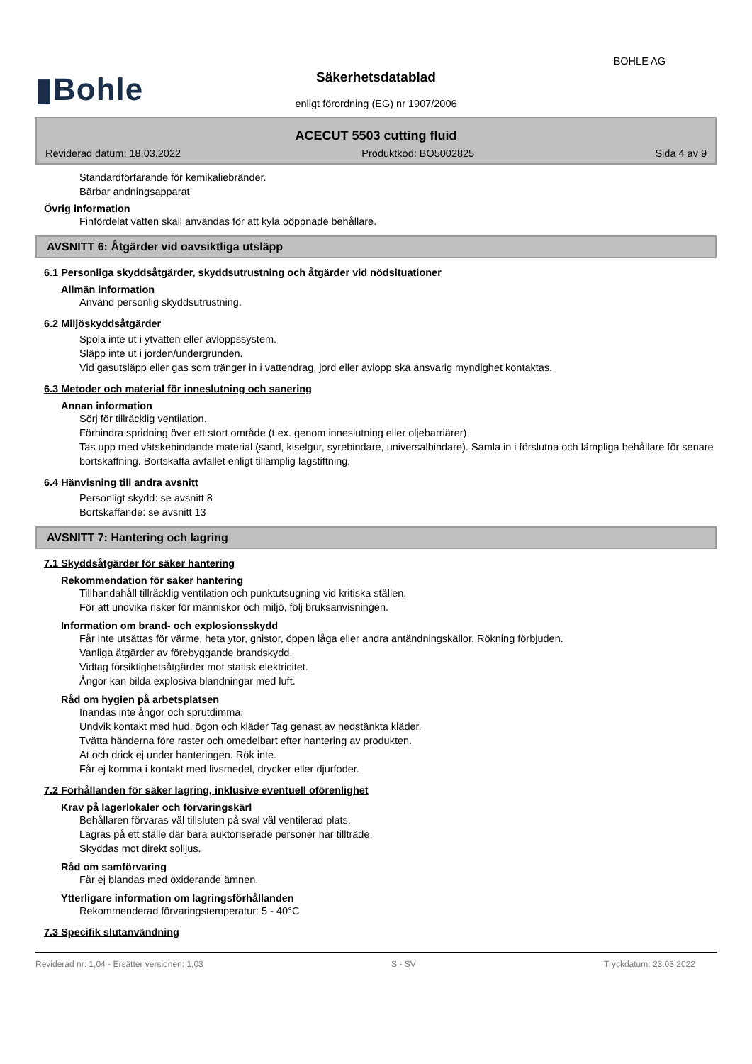BOHLE AG
▮Bohle Säkerhetsdatablad
enligt förordning (EG) nr 1907/2006
ACECUT 5503 cutting fluid
Reviderad datum: 18.03.2022 Produktkod: BO5002825 Sida 4 av 9
Standardförfarande för kemikaliebränder.
Bärbar andningsapparat
Övrig information
Finfördelat vatten skall användas för att kyla oöppnade behållare.
AVSNITT 6: Åtgärder vid oavsiktliga utsläpp
6.1 Personliga skyddsåtgärder, skyddsutrustning och åtgärder vid nödsituationer
Allmän information
Använd personlig skyddsutrustning.
6.2 Miljöskyddsåtgärder
Spola inte ut i ytvatten eller avloppssystem.
Släpp inte ut i jorden/undergrunden.
Vid gasutsläpp eller gas som tränger in i vattendrag, jord eller avlopp ska ansvarig myndighet kontaktas.
6.3 Metoder och material för inneslutning och sanering
Annan information
Sörj för tillräcklig ventilation.
Förhindra spridning över ett stort område (t.ex. genom inneslutning eller oljebarriärer).
Tas upp med vätskebindande material (sand, kiselgur, syrebindare, universalbindare). Samla in i förslutna och lämpliga behållare för senare bortskaffning. Bortskaffa avfallet enligt tillämplig lagstiftning.
6.4 Hänvisning till andra avsnitt
Personligt skydd: se avsnitt 8
Bortskaffande: se avsnitt 13
AVSNITT 7: Hantering och lagring
7.1 Skyddsåtgärder för säker hantering
Rekommendation för säker hantering
Tillhandahåll tillräcklig ventilation och punktutsugning vid kritiska ställen.
För att undvika risker för människor och miljö, följ bruksanvisningen.
Information om brand- och explosionsskydd
Får inte utsättas för värme, heta ytor, gnistor, öppen låga eller andra antändningskällor. Rökning förbjuden.
Vanliga åtgärder av förebyggande brandskydd.
Vidtag försiktighetsåtgärder mot statisk elektricitet.
Ångor kan bilda explosiva blandningar med luft.
Råd om hygien på arbetsplatsen
Inandas inte ångor och sprutdimma.
Undvik kontakt med hud, ögon och kläder Tag genast av nedstänkta kläder.
Tvätta händerna före raster och omedelbart efter hantering av produkten.
Ät och drick ej under hanteringen. Rök inte.
Får ej komma i kontakt med livsmedel, drycker eller djurfoder.
7.2 Förhållanden för säker lagring, inklusive eventuell oförenlighet
Krav på lagerlokaler och förvaringskärl
Behållaren förvaras väl tillsluten på sval väl ventilerad plats.
Lagras på ett ställe där bara auktoriserade personer har tillträde.
Skyddas mot direkt solljus.
Råd om samförvaring
Får ej blandas med oxiderande ämnen.
Ytterligare information om lagringsförhållanden
Rekommenderad förvaringstemperatur: 5 - 40°C
7.3 Specifik slutanvändning
Reviderad nr: 1,04 - Ersätter versionen: 1,03 S - SV Tryckdatum: 23.03.2022